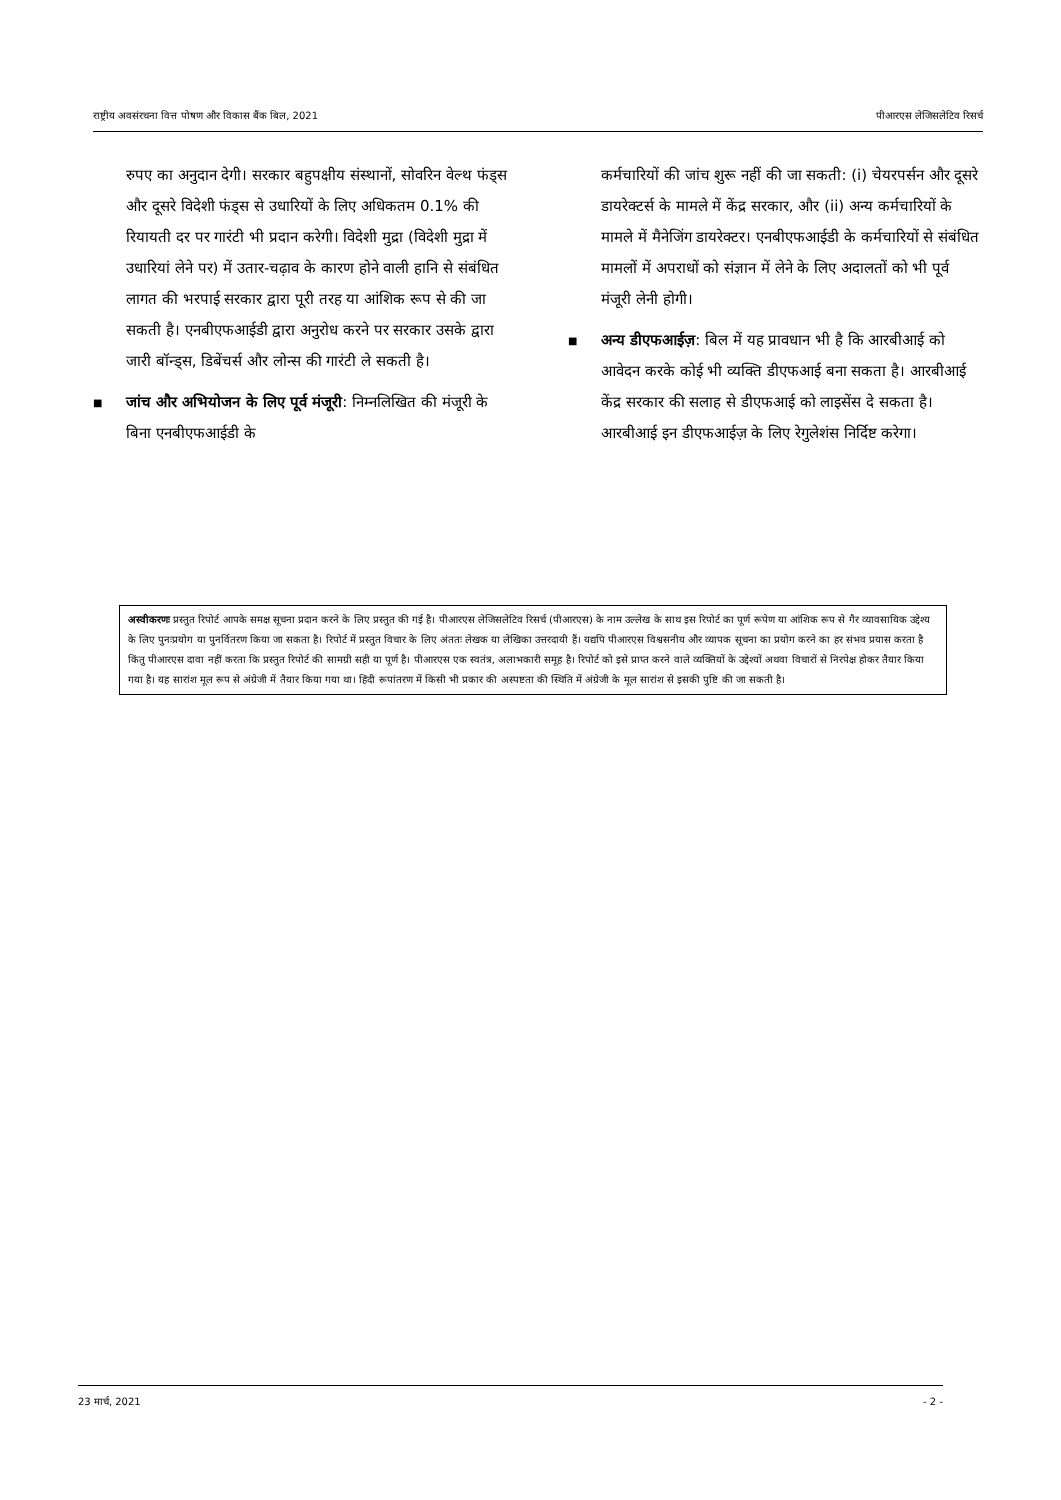राष्ट्रीय अवसंरचना वित्त पोषण और विकास बैंक बिल, 2021 पीआरएस लेजिसलेटिव रिसर्च
रुपए का अनुदान देगी। सरकार बहुपक्षीय संस्थानों, सोवरिन वेल्थ फंड्स और दूसरे विदेशी फंड्स से उधारियों के लिए अधिकतम 0.1% की रियायती दर पर गारंटी भी प्रदान करेगी। विदेशी मुद्रा (विदेशी मुद्रा में उधारियां लेने पर) में उतार-चढ़ाव के कारण होने वाली हानि से संबंधित लागत की भरपाई सरकार द्वारा पूरी तरह या आंशिक रूप से की जा सकती है। एनबीएफआईडी द्वारा अनुरोध करने पर सरकार उसके द्वारा जारी बॉन्ड्स, डिबेंचर्स और लोन्स की गारंटी ले सकती है।
■
जांच और अभियोजन के लिए पूर्व मंजूरी: निम्नलिखित की मंजूरी के बिना एनबीएफआईडी के
कर्मचारियों की जांच शुरू नहीं की जा सकती: (i) चेयरपर्सन और दूसरे डायरेक्टर्स के मामले में केंद्र सरकार, और (ii) अन्य कर्मचारियों के मामले में मैनेजिंग डायरेक्टर। एनबीएफआईडी के कर्मचारियों से संबंधित मामलों में अपराधों को संज्ञान में लेने के लिए अदालतों को भी पूर्व मंजूरी लेनी होगी।
■
अन्य डीएफआईज़: बिल में यह प्रावधान भी है कि आरबीआई को आवेदन करके कोई भी व्यक्ति डीएफआई बना सकता है। आरबीआई केंद्र सरकार की सलाह से डीएफआई को लाइसेंस दे सकता है। आरबीआई इन डीएफआईज़ के लिए रेगुलेशंस निर्दिष्ट करेगा।
अस्वीकरणः प्रस्तुत रिपोर्ट आपके समक्ष सूचना प्रदान करने के लिए प्रस्तुत की गई है। पीआरएस लेजिसलेटिव रिसर्च (पीआरएस) के नाम उल्लेख के साथ इस रिपोर्ट का पूर्ण रूपेण या आंशिक रूप से गैर व्यावसायिक उद्देश्य के लिए पुनःप्रयोग या पुनर्वितरण किया जा सकता है। रिपोर्ट में प्रस्तुत विचार के लिए अंततः लेखक या लेखिका उत्तरदायी हैं। यद्यपि पीआरएस विश्वसनीय और व्यापक सूचना का प्रयोग करने का हर संभव प्रयास करता है किंतु पीआरएस दावा नहीं करता कि प्रस्तुत रिपोर्ट की सामग्री सही या पूर्ण है। पीआरएस एक स्वतंत्र, अलाभकारी समूह है। रिपोर्ट को इसे प्राप्त करने वाले व्यक्तियों के उद्देश्यों अथवा विचारों से निरपेक्ष होकर तैयार किया गया है। यह सारांश मूल रूप से अंग्रेजी में तैयार किया गया था। हिंदी रूपांतरण में किसी भी प्रकार की अस्पष्टता की स्थिति में अंग्रेजी के मूल सारांश से इसकी पुष्टि की जा सकती है।
23 मार्च, 2021 - 2 -